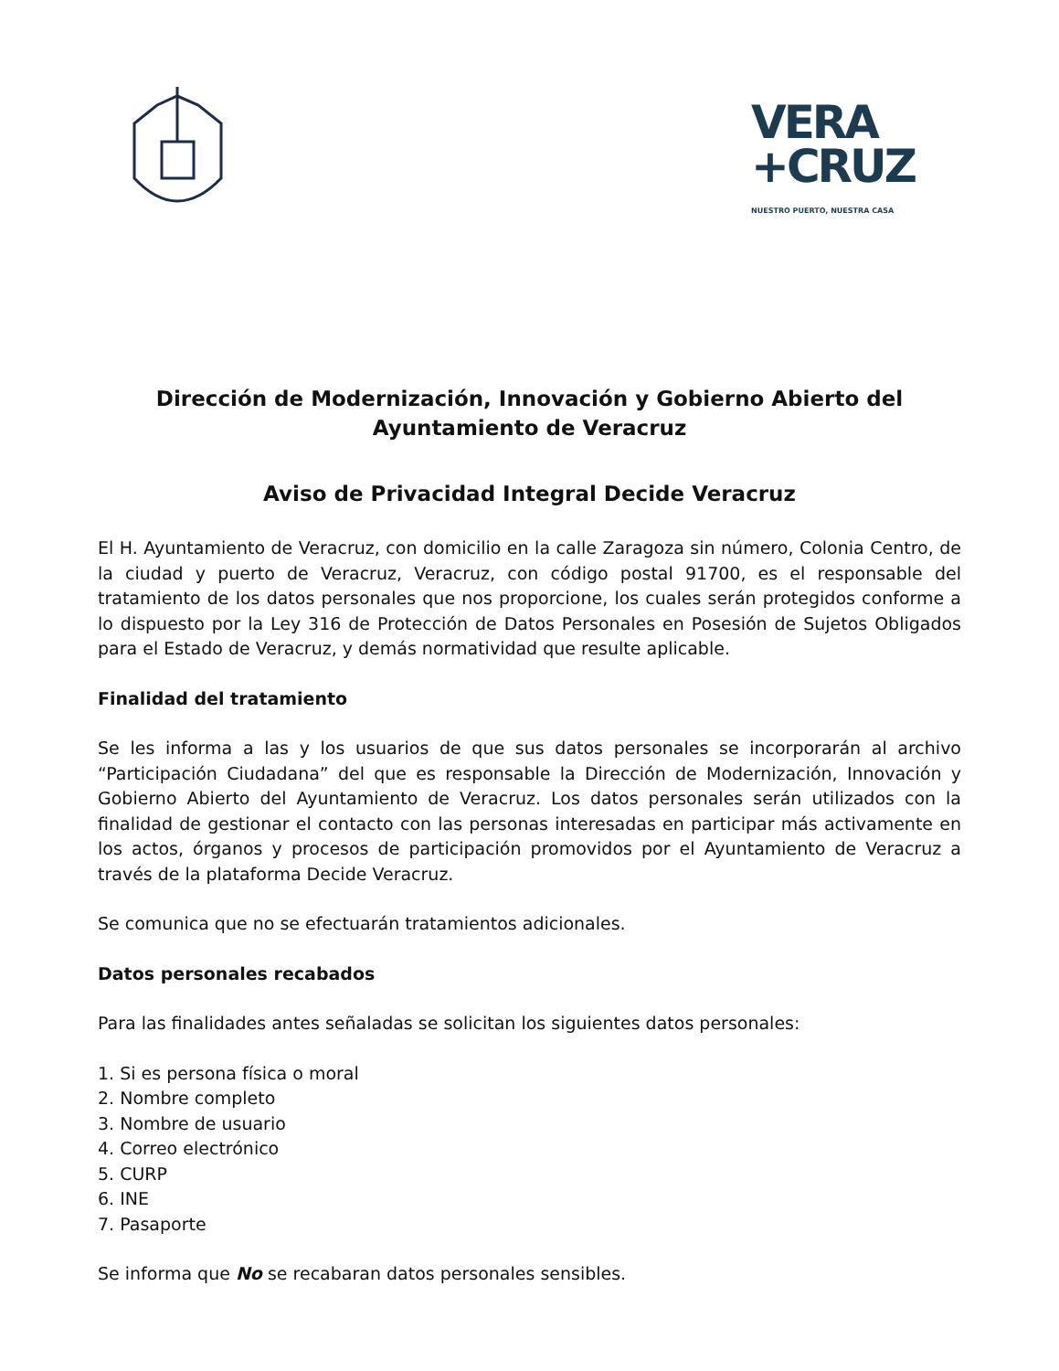VERA
+CRUZ
NUESTRO PUERTO, NUESTRA CASA
Dirección de Modernización, Innovación y Gobierno Abierto del Ayuntamiento de Veracruz
Aviso de Privacidad Integral Decide Veracruz
El H. Ayuntamiento de Veracruz, con domicilio en la calle Zaragoza sin número, Colonia Centro, de la ciudad y puerto de Veracruz, Veracruz, con código postal 91700, es el responsable del tratamiento de los datos personales que nos proporcione, los cuales serán protegidos conforme a lo dispuesto por la Ley 316 de Protección de Datos Personales en Posesión de Sujetos Obligados para el Estado de Veracruz, y demás normatividad que resulte aplicable.
Finalidad del tratamiento
Se les informa a las y los usuarios de que sus datos personales se incorporarán al archivo “Participación Ciudadana” del que es responsable la Dirección de Modernización, Innovación y Gobierno Abierto del Ayuntamiento de Veracruz. Los datos personales serán utilizados con la finalidad de gestionar el contacto con las personas interesadas en participar más activamente en los actos, órganos y procesos de participación promovidos por el Ayuntamiento de Veracruz a través de la plataforma Decide Veracruz.
Se comunica que no se efectuarán tratamientos adicionales.
Datos personales recabados
Para las finalidades antes señaladas se solicitan los siguientes datos personales:
1. Si es persona física o moral
2. Nombre completo
3. Nombre de usuario
4. Correo electrónico
5. CURP
6. INE
7. Pasaporte
Se informa que No se recabaran datos personales sensibles.